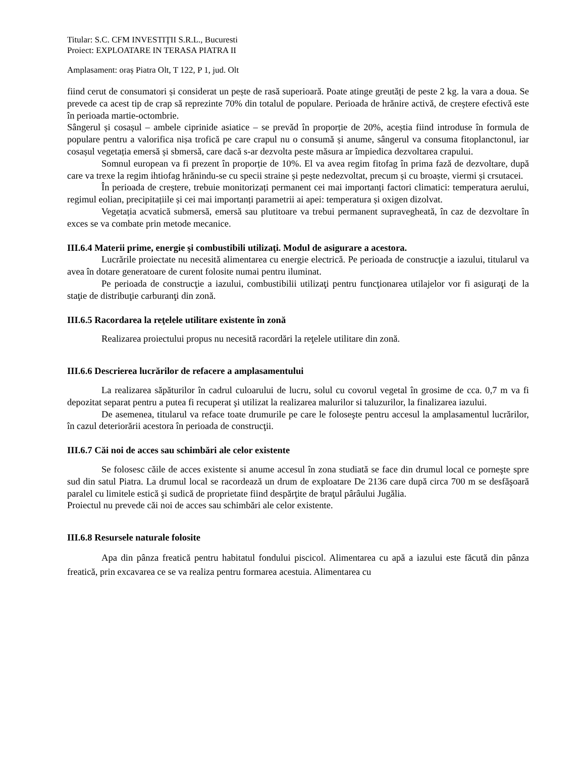Titular: S.C. CFM INVESTIŢII S.R.L., Bucuresti
Proiect: EXPLOATARE IN TERASA PIATRA II
Amplasament: oraș Piatra Olt, T 122, P 1, jud. Olt
fiind cerut de consumatori și considerat un pește de rasă superioară. Poate atinge greutăți de peste 2 kg. la vara a doua. Se prevede ca acest tip de crap să reprezinte 70% din totalul de populare. Perioada de hrănire activă, de creștere efectivă este în perioada martie-octombrie.
Sângerul și cosașul – ambele ciprinide asiatice – se prevăd în proporție de 20%, aceștia fiind introduse în formula de populare pentru a valorifica nișa trofică pe care crapul nu o consumă și anume, sângerul va consuma fitoplanctonul, iar cosașul vegetația emersă și sbmersă, care dacă s-ar dezvolta peste măsura ar împiedica dezvoltarea crapului.
Somnul european va fi prezent în proporție de 10%. El va avea regim fitofag în prima fază de dezvoltare, după care va trexe la regim ihtiofag hrănindu-se cu specii straine și pește nedezvoltat, precum și cu broaște, viermi și crsutacei.
În perioada de creștere, trebuie monitorizați permanent cei mai importanți factori climatici: temperatura aerului, regimul eolian, precipitațiile și cei mai importanți parametrii ai apei: temperatura și oxigen dizolvat.
Vegetația acvatică submersă, emersă sau plutitoare va trebui permanent supravegheată, în caz de dezvoltare în exces se va combate prin metode mecanice.
III.6.4 Materii prime, energie şi combustibili utilizaţi. Modul de asigurare a acestora.
Lucrările proiectate nu necesită alimentarea cu energie electrică. Pe perioada de construcţie a iazului, titularul va avea în dotare generatoare de curent folosite numai pentru iluminat.
Pe perioada de construcţie a iazului, combustibilii utilizaţi pentru funcţionarea utilajelor vor fi asiguraţi de la staţie de distribuţie carburanţi din zonă.
III.6.5 Racordarea la reţelele utilitare existente în zonă
Realizarea proiectului propus nu necesită racordări la reţelele utilitare din zonă.
III.6.6 Descrierea lucrărilor de refacere a amplasamentului
La realizarea săpăturilor în cadrul culoarului de lucru, solul cu covorul vegetal în grosime de cca. 0,7 m va fi depozitat separat pentru a putea fi recuperat şi utilizat la realizarea malurilor si taluzurilor, la finalizarea iazului.
De asemenea, titularul va reface toate drumurile pe care le foloseşte pentru accesul la amplasamentul lucrărilor, în cazul deteriorării acestora în perioada de construcţii.
III.6.7 Căi noi de acces sau schimbări ale celor existente
Se folosesc căile de acces existente si anume accesul în zona studiată se face din drumul local ce porneşte spre sud din satul Piatra. La drumul local se racordează un drum de exploatare De 2136 care după circa 700 m se desfăşoară paralel cu limitele estică şi sudică de proprietate fiind despărţite de braţul pârâului Jugălia.
Proiectul nu prevede căi noi de acces sau schimbări ale celor existente.
III.6.8 Resursele naturale folosite
Apa din pânza freatică pentru habitatul fondului piscicol. Alimentarea cu apă a iazului este făcută din pânza freatică, prin excavarea ce se va realiza pentru formarea acestuia. Alimentarea cu